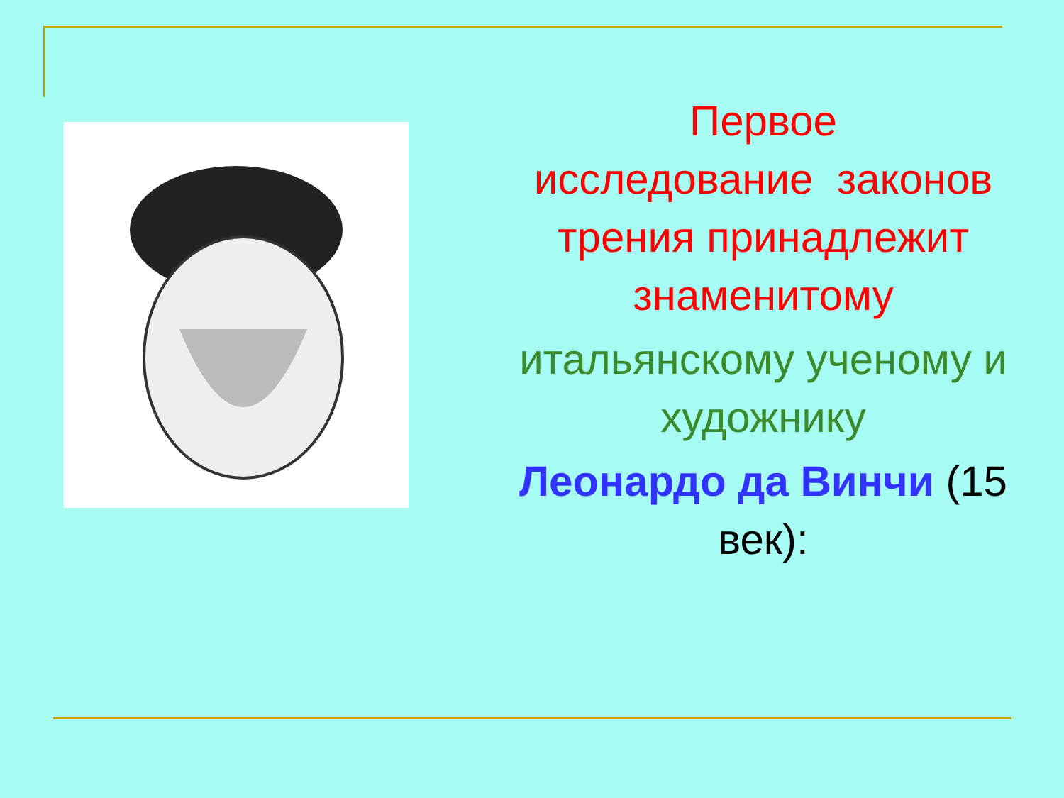Первое
исследование законов трения принадлежит знаменитому
итальянскому ученому и художнику
Леонардо да Винчи (15 век):